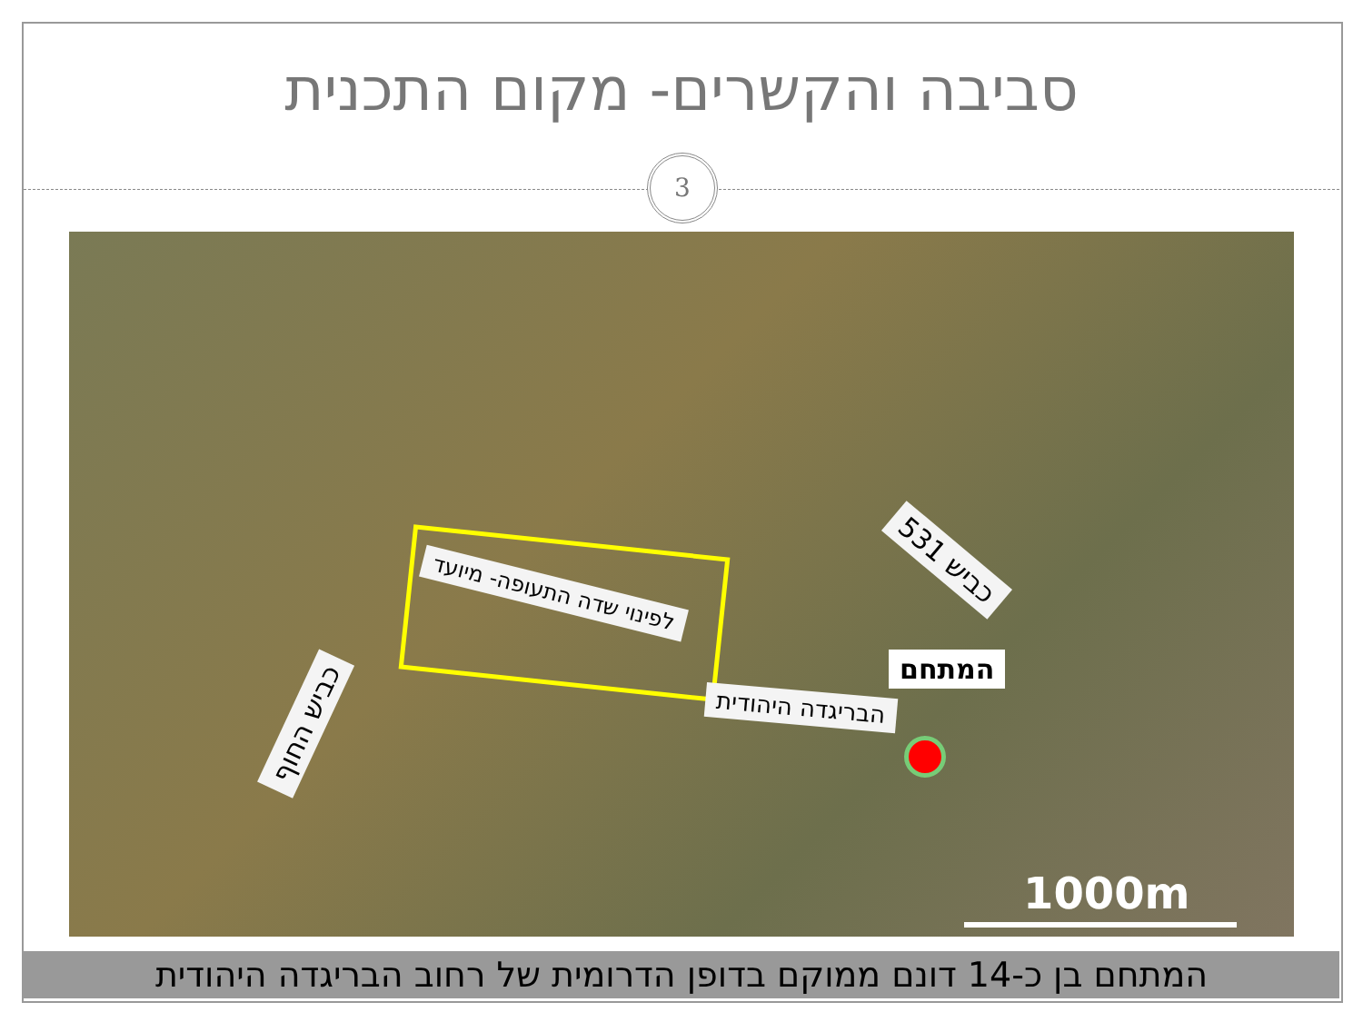סביבה והקשרים- מקום התכנית
3
כביש 531
לפינוי שדה התעופה- מיועד
כביש החוף הבריגדה היהודית
המתחם
1000m
המתחם בן כ-14 דונם ממוקם בדופן הדרומית של רחוב הבריגדה היהודית